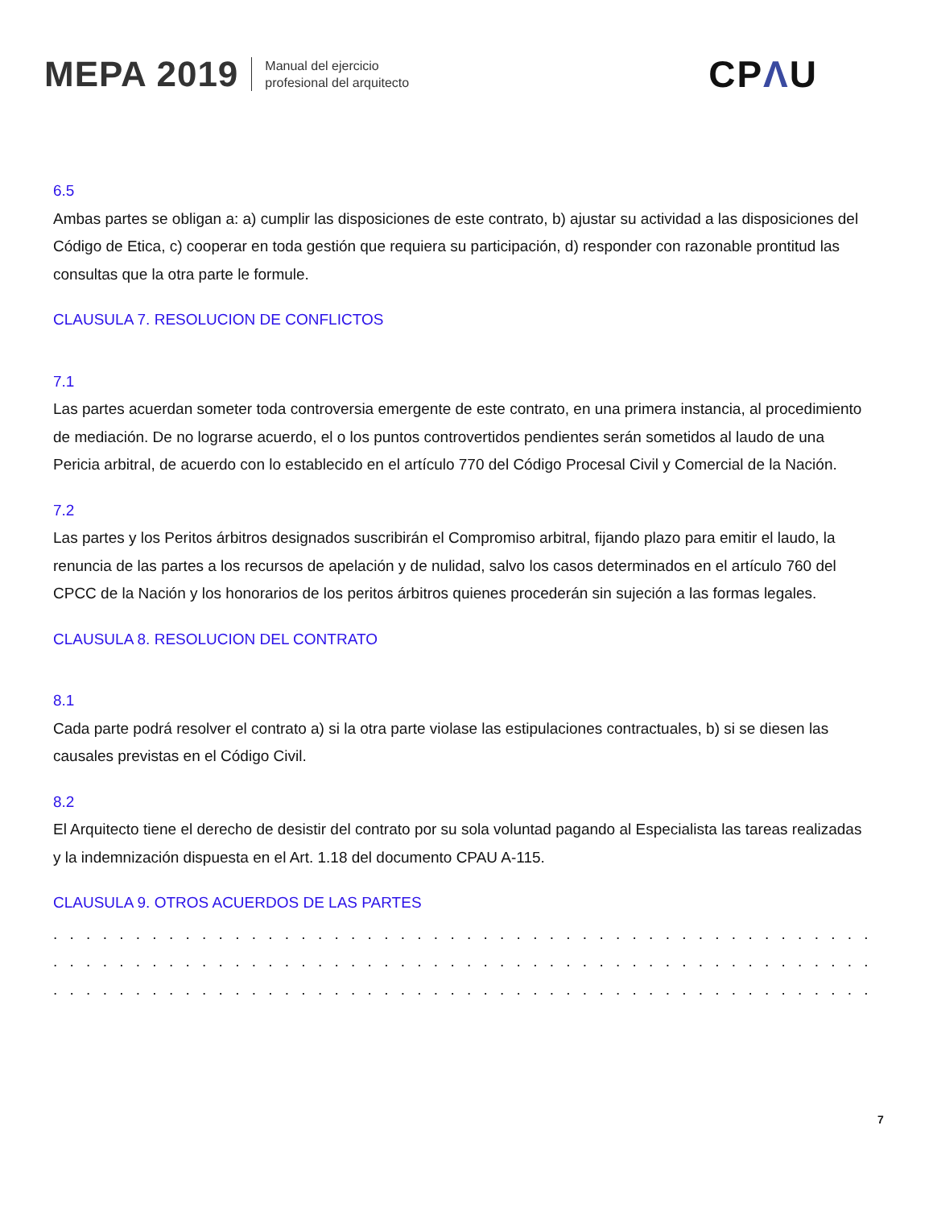MEPA 2019
Manual del ejercicio
profesional del arquitecto
CPΛU
6.5
Ambas partes se obligan a: a) cumplir las disposiciones de este contrato, b) ajustar su actividad a las disposiciones del Código de Etica, c) cooperar en toda gestión que requiera su participación, d) responder con razonable prontitud las consultas que la otra parte le formule.
CLAUSULA 7. RESOLUCION DE CONFLICTOS
7.1
Las partes acuerdan someter toda controversia emergente de este contrato, en una primera instancia, al procedimiento de mediación. De no lograrse acuerdo, el o los puntos controvertidos pendientes serán sometidos al laudo de una Pericia arbitral, de acuerdo con lo establecido en el artículo 770 del Código Procesal Civil y Comercial de la Nación.
7.2
Las partes y los Peritos árbitros designados suscribirán el Compromiso arbitral, fijando plazo para emitir el laudo, la renuncia de las partes a los recursos de apelación y de nulidad, salvo los casos determinados en el artículo 760 del CPCC de la Nación y los honorarios de los peritos árbitros quienes procederán sin sujeción a las formas legales.
CLAUSULA 8. RESOLUCION DEL CONTRATO
8.1
Cada parte podrá resolver el contrato a) si la otra parte violase las estipulaciones contractuales, b) si se diesen las causales previstas en el Código Civil.
8.2
El Arquitecto tiene el derecho de desistir del contrato por su sola voluntad pagando al Especialista las tareas realizadas y la indemnización dispuesta en el Art. 1.18 del documento CPAU A-115.
CLAUSULA 9. OTROS ACUERDOS DE LAS PARTES
. . . . . . . . . . . . . . . . . . . . . . . . . . . . . . . . . . . . . . . . . . . . . . . . . . . . . . . . . . . . . . . . . . . . . . . . . . . . . . .
. . . . . . . . . . . . . . . . . . . . . . . . . . . . . . . . . . . . . . . . . . . . . . . . . . . . . . . . . . . . . . . . . . . . . . . . . . . . . . .
. . . . . . . . . . . . . . . . . . . . . . . . . . . . . . . . . . . . . . . . . . . . . . . . . . . . . . . . . . . . . . . . . . . . . . . . . . . . . . .
7